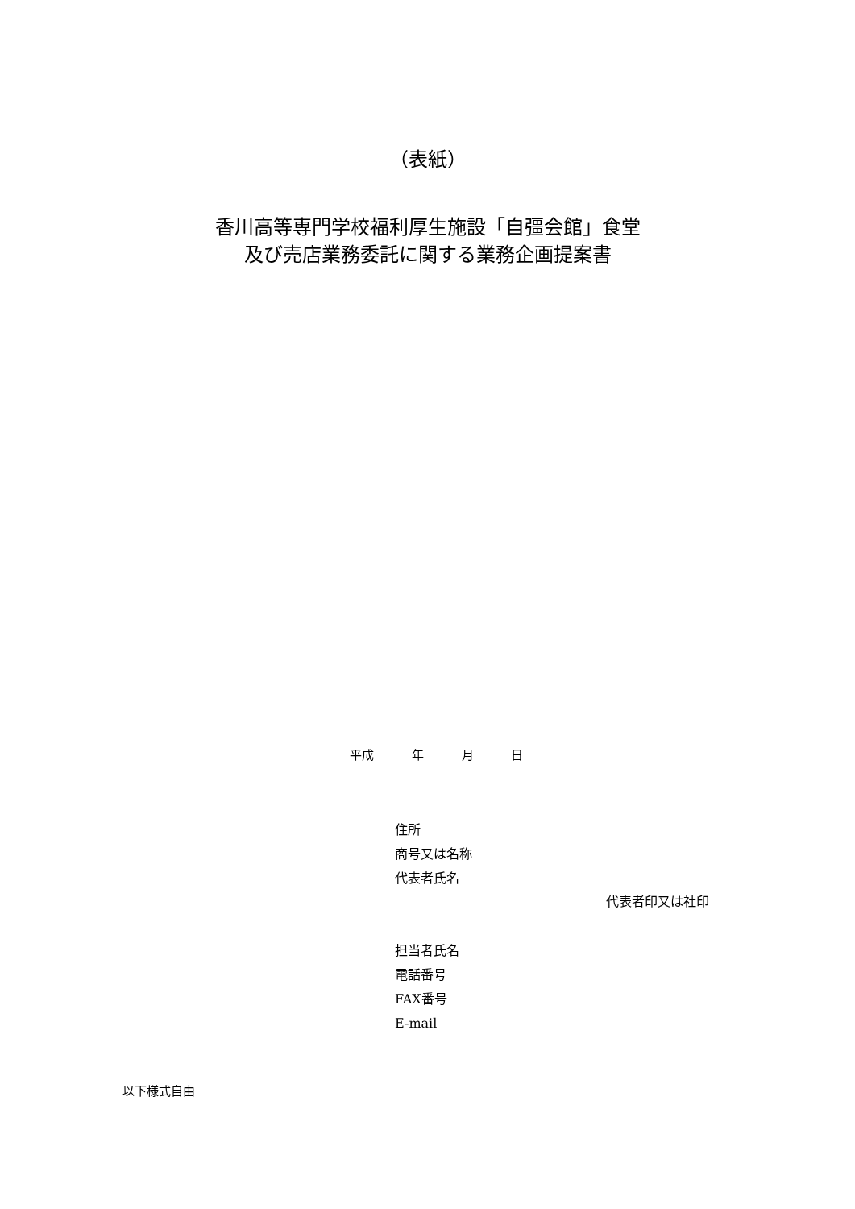（表紙）
香川高等専門学校福利厚生施設「自彊会館」食堂
及び売店業務委託に関する業務企画提案書
平成 年 月 日
住所
商号又は名称
代表者氏名
代表者印又は社印
担当者氏名
電話番号
FAX番号
E-mail
以下様式自由